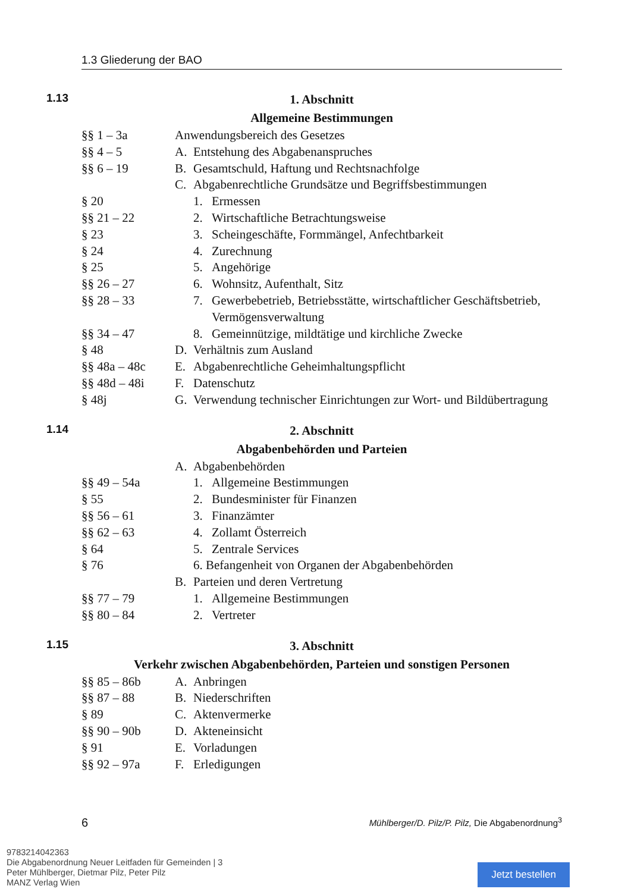1.3 Gliederung der BAO
1.13
1. Abschnitt
Allgemeine Bestimmungen
| §§ 1 – 3a | Anwendungsbereich des Gesetzes | | |
| §§ 4 – 5 | A. | Entstehung des Abgabenanspruches | |
| §§ 6 – 19 | B. | Gesamtschuld, Haftung und Rechtsnachfolge | |
| | C. | Abgabenrechtliche Grundsätze und Begriffsbestimmungen | |
| § 20 | | 1. | Ermessen |
| §§ 21 – 22 | | 2. | Wirtschaftliche Betrachtungsweise |
| § 23 | | 3. | Scheingeschäfte, Formmängel, Anfechtbarkeit |
| § 24 | | 4. | Zurechnung |
| § 25 | | 5. | Angehörige |
| §§ 26 – 27 | | 6. | Wohnsitz, Aufenthalt, Sitz |
| §§ 28 – 33 | | 7. | Gewerbebetrieb, Betriebsstätte, wirtschaftlicher Geschäftsbetrieb, Vermögensverwaltung |
| §§ 34 – 47 | | 8. | Gemeinnützige, mildtätige und kirchliche Zwecke |
| § 48 | D. | Verhältnis zum Ausland | |
| §§ 48a – 48c | E. | Abgabenrechtliche Geheimhaltungspflicht | |
| §§ 48d – 48i | F. | Datenschutz | |
| § 48j | G. | Verwendung technischer Einrichtungen zur Wort- und Bildübertragung | |
1.14
2. Abschnitt
Abgabenbehörden und Parteien
| | A. | Abgabenbehörden | |
| §§ 49 – 54a | | 1. | Allgemeine Bestimmungen |
| § 55 | | 2. | Bundesminister für Finanzen |
| §§ 56 – 61 | | 3. | Finanzämter |
| §§ 62 – 63 | | 4. | Zollamt Österreich |
| § 64 | | 5. | Zentrale Services |
| § 76 | | 6. Befangenheit von Organen der Abgabenbehörden | |
| | B. | Parteien und deren Vertretung | |
| §§ 77 – 79 | | 1. | Allgemeine Bestimmungen |
| §§ 80 – 84 | | 2. | Vertreter |
1.15
3. Abschnitt
Verkehr zwischen Abgabenbehörden, Parteien und sonstigen Personen
| §§ 85 – 86b | A. | Anbringen |
| §§ 87 – 88 | B. | Niederschriften |
| § 89 | C. | Aktenvermerke |
| §§ 90 – 90b | D. | Akteneinsicht |
| § 91 | E. | Vorladungen |
| §§ 92 – 97a | F. | Erledigungen |
6 Mühlberger/D. Pilz/P. Pilz, Die Abgabenordnung<sup>3</sup>
9783214042363
Die Abgabenordnung Neuer Leitfaden für Gemeinden | 3
Peter Mühlberger, Dietmar Pilz, Peter Pilz
MANZ Verlag Wien
Jetzt bestellen